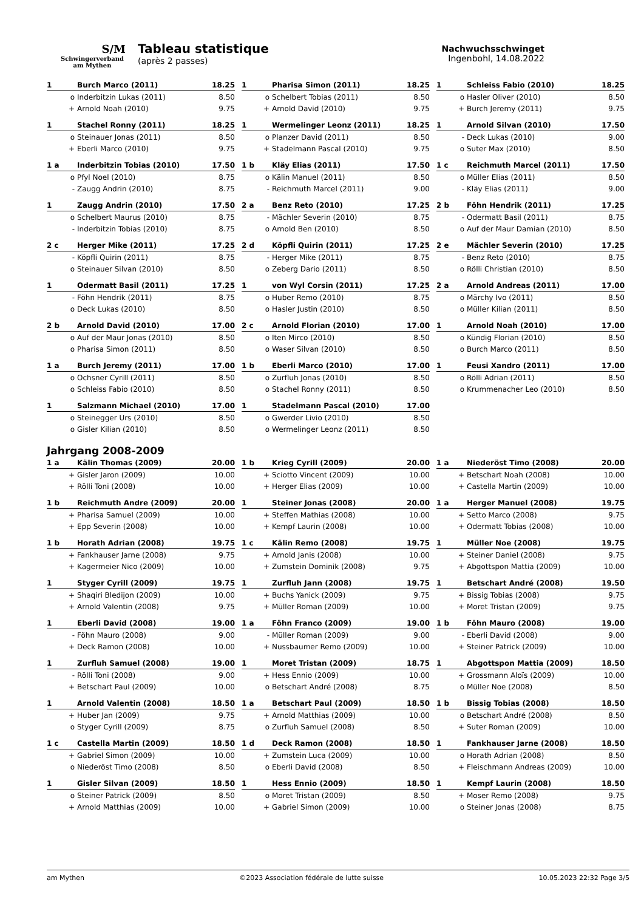S/M
Schwingerverband
am Mythen
Tableau statistique
(après 2 passes)
Nachwuchsschwinget
Ingenbohl, 14.08.2022
| 1 | Burch Marco (2011) | 18.25 |
| o | Inderbitzin Lukas (2011) | 8.50 |
| + | Arnold Noah (2010) | 9.75 |
| 1 | Pharisa Simon (2011) | 18.25 |
| o | Schelbert Tobias (2011) | 8.50 |
| + | Arnold David (2010) | 9.75 |
| 1 | Schleiss Fabio (2010) | 18.25 |
| o | Hasler Oliver (2010) | 8.50 |
| + | Burch Jeremy (2011) | 9.75 |
| 1 | Stachel Ronny (2011) | 18.25 |
| o | Steinauer Jonas (2011) | 8.50 |
| + | Eberli Marco (2010) | 9.75 |
| 1 | Wermelinger Leonz (2011) | 18.25 |
| o | Planzer David (2011) | 8.50 |
| + | Stadelmann Pascal (2010) | 9.75 |
| 1 | Arnold Silvan (2010) | 17.50 |
| - | Deck Lukas (2010) | 9.00 |
| o | Suter Max (2010) | 8.50 |
| 1 a | Inderbitzin Tobias (2010) | 17.50 |
| o | Pfyl Noel (2010) | 8.75 |
| - | Zaugg Andrin (2010) | 8.75 |
| 1 b | Kläy Elias (2011) | 17.50 |
| o | Kälin Manuel (2011) | 8.50 |
| - | Reichmuth Marcel (2011) | 9.00 |
| 1 c | Reichmuth Marcel (2011) | 17.50 |
| o | Müller Elias (2011) | 8.50 |
| - | Kläy Elias (2011) | 9.00 |
| 1 | Zaugg Andrin (2010) | 17.50 |
| o | Schelbert Maurus (2010) | 8.75 |
| - | Inderbitzin Tobias (2010) | 8.75 |
| 2 a | Benz Reto (2010) | 17.25 |
| - | Mächler Severin (2010) | 8.75 |
| o | Arnold Ben (2010) | 8.50 |
| 2 b | Föhn Hendrik (2011) | 17.25 |
| - | Odermatt Basil (2011) | 8.75 |
| o | Auf der Maur Damian (2010) | 8.50 |
| 2 c | Herger Mike (2011) | 17.25 |
| - | Köpfli Quirin (2011) | 8.75 |
| o | Steinauer Silvan (2010) | 8.50 |
| 2 d | Köpfli Quirin (2011) | 17.25 |
| - | Herger Mike (2011) | 8.75 |
| o | Zeberg Dario (2011) | 8.50 |
| 2 e | Mächler Severin (2010) | 17.25 |
| - | Benz Reto (2010) | 8.75 |
| o | Rölli Christian (2010) | 8.50 |
| 1 | Odermatt Basil (2011) | 17.25 |
| - | Föhn Hendrik (2011) | 8.75 |
| o | Deck Lukas (2010) | 8.50 |
| 1 | von Wyl Corsin (2011) | 17.25 |
| o | Huber Remo (2010) | 8.75 |
| o | Hasler Justin (2010) | 8.50 |
| 2 a | Arnold Andreas (2011) | 17.00 |
| o | Märchy Ivo (2011) | 8.50 |
| o | Müller Kilian (2011) | 8.50 |
| 2 b | Arnold David (2010) | 17.00 |
| o | Auf der Maur Jonas (2010) | 8.50 |
| o | Pharisa Simon (2011) | 8.50 |
| 2 c | Arnold Florian (2010) | 17.00 |
| o | Iten Mirco (2010) | 8.50 |
| o | Waser Silvan (2010) | 8.50 |
| 1 | Arnold Noah (2010) | 17.00 |
| o | Kündig Florian (2010) | 8.50 |
| o | Burch Marco (2011) | 8.50 |
| 1 a | Burch Jeremy (2011) | 17.00 |
| o | Ochsner Cyrill (2011) | 8.50 |
| o | Schleiss Fabio (2010) | 8.50 |
| 1 b | Eberli Marco (2010) | 17.00 |
| o | Zurfluh Jonas (2010) | 8.50 |
| o | Stachel Ronny (2011) | 8.50 |
| 1 | Feusi Xandro (2011) | 17.00 |
| o | Rölli Adrian (2011) | 8.50 |
| o | Krummenacher Leo (2010) | 8.50 |
| 1 | Salzmann Michael (2010) | 17.00 |
| o | Steinegger Urs (2010) | 8.50 |
| o | Gisler Kilian (2010) | 8.50 |
| 1 | Stadelmann Pascal (2010) | 17.00 |
| o | Gwerder Livio (2010) | 8.50 |
| o | Wermelinger Leonz (2011) | 8.50 |
Jahrgang 2008-2009
| 1 a | Kälin Thomas (2009) | 20.00 |
| + | Gisler Jaron (2009) | 10.00 |
| + | Rölli Toni (2008) | 10.00 |
| 1 b | Krieg Cyrill (2009) | 20.00 |
| + | Sciotto Vincent (2009) | 10.00 |
| + | Herger Elias (2009) | 10.00 |
| 1 a | Niederöst Timo (2008) | 20.00 |
| + | Betschart Noah (2008) | 10.00 |
| + | Castella Martin (2009) | 10.00 |
| 1 b | Reichmuth Andre (2009) | 20.00 |
| + | Pharisa Samuel (2009) | 10.00 |
| + | Epp Severin (2008) | 10.00 |
| 1 | Steiner Jonas (2008) | 20.00 |
| + | Steffen Mathias (2008) | 10.00 |
| + | Kempf Laurin (2008) | 10.00 |
| 1 a | Herger Manuel (2008) | 19.75 |
| + | Setto Marco (2008) | 9.75 |
| + | Odermatt Tobias (2008) | 10.00 |
| 1 b | Horath Adrian (2008) | 19.75 |
| + | Fankhauser Jarne (2008) | 9.75 |
| + | Kagermeier Nico (2009) | 10.00 |
| 1 c | Kälin Remo (2008) | 19.75 |
| + | Arnold Janis (2008) | 10.00 |
| + | Zumstein Dominik (2008) | 9.75 |
| 1 | Müller Noe (2008) | 19.75 |
| + | Steiner Daniel (2008) | 9.75 |
| + | Abgottspon Mattia (2009) | 10.00 |
| 1 | Styger Cyrill (2009) | 19.75 |
| + | Shaqiri Bledijon (2009) | 10.00 |
| + | Arnold Valentin (2008) | 9.75 |
| 1 | Zurfluh Jann (2008) | 19.75 |
| + | Buchs Yanick (2009) | 9.75 |
| + | Müller Roman (2009) | 10.00 |
| 1 | Betschart André (2008) | 19.50 |
| + | Bissig Tobias (2008) | 9.75 |
| + | Moret Tristan (2009) | 9.75 |
| 1 | Eberli David (2008) | 19.00 |
| - | Föhn Mauro (2008) | 9.00 |
| + | Deck Ramon (2008) | 10.00 |
| 1 a | Föhn Franco (2009) | 19.00 |
| - | Müller Roman (2009) | 9.00 |
| + | Nussbaumer Remo (2009) | 10.00 |
| 1 b | Föhn Mauro (2008) | 19.00 |
| - | Eberli David (2008) | 9.00 |
| + | Steiner Patrick (2009) | 10.00 |
| 1 | Zurfluh Samuel (2008) | 19.00 |
| - | Rölli Toni (2008) | 9.00 |
| + | Betschart Paul (2009) | 10.00 |
| 1 | Moret Tristan (2009) | 18.75 |
| + | Hess Ennio (2009) | 10.00 |
| o | Betschart André (2008) | 8.75 |
| 1 | Abgottspon Mattia (2009) | 18.50 |
| + | Grossmann Aloïs (2009) | 10.00 |
| o | Müller Noe (2008) | 8.50 |
| 1 | Arnold Valentin (2008) | 18.50 |
| + | Huber Jan (2009) | 9.75 |
| o | Styger Cyrill (2009) | 8.75 |
| 1 a | Betschart Paul (2009) | 18.50 |
| + | Arnold Matthias (2009) | 10.00 |
| o | Zurfluh Samuel (2008) | 8.50 |
| 1 b | Bissig Tobias (2008) | 18.50 |
| o | Betschart André (2008) | 8.50 |
| + | Suter Roman (2009) | 10.00 |
| 1 c | Castella Martin (2009) | 18.50 |
| + | Gabriel Simon (2009) | 10.00 |
| o | Niederöst Timo (2008) | 8.50 |
| 1 d | Deck Ramon (2008) | 18.50 |
| + | Zumstein Luca (2009) | 10.00 |
| o | Eberli David (2008) | 8.50 |
| 1 | Fankhauser Jarne (2008) | 18.50 |
| o | Horath Adrian (2008) | 8.50 |
| + | Fleischmann Andreas (2009) | 10.00 |
| 1 | Gisler Silvan (2009) | 18.50 |
| o | Steiner Patrick (2009) | 8.50 |
| + | Arnold Matthias (2009) | 10.00 |
| 1 | Hess Ennio (2009) | 18.50 |
| o | Moret Tristan (2009) | 8.50 |
| + | Gabriel Simon (2009) | 10.00 |
| 1 | Kempf Laurin (2008) | 18.50 |
| + | Moser Remo (2008) | 9.75 |
| o | Steiner Jonas (2008) | 8.75 |
am Mythen ©2023 Association fédérale de lutte suisse 10.05.2023 22:32 Page 3/5